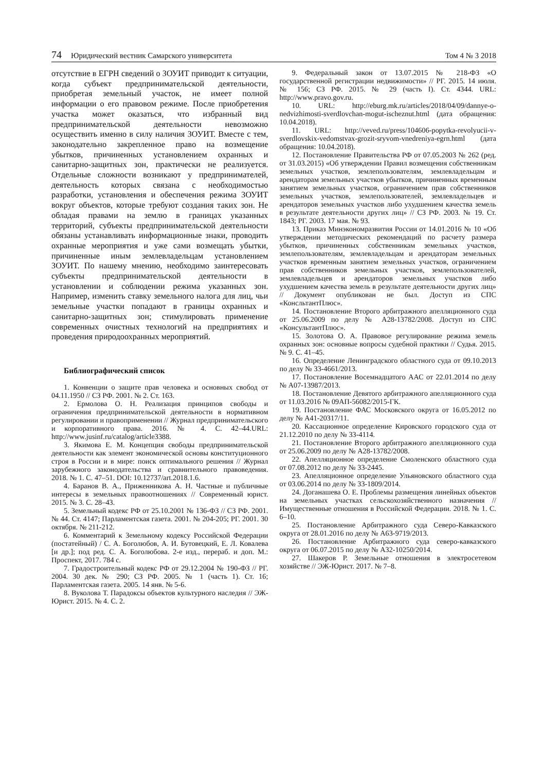74 Юридический вестник Самарского университета
Том 4 № 3 2018
отсутствие в ЕГРН сведений о ЗОУИТ приводит к ситуации, когда субъект предпринимательской деятельности, приобретая земельный участок, не имеет полной информации о его правовом режиме. После приобретения участка может оказаться, что избранный вид предпринимательской деятельности невозможно осуществить именно в силу наличия ЗОУИТ. Вместе с тем, законодательно закрепленное право на возмещение убытков, причиненных установлением охранных и санитарно-защитных зон, практически не реализуется. Отдельные сложности возникают у предпринимателей, деятельность которых связана с необходимостью разработки, установления и обеспечения режима ЗОУИТ вокруг объектов, которые требуют создания таких зон. Не обладая правами на землю в границах указанных территорий, субъекты предпринимательской деятельности обязаны устанавливать информационные знаки, проводить охранные мероприятия и уже сами возмещать убытки, причиненные иным землевладельцам установлением ЗОУИТ. По нашему мнению, необходимо заинтересовать субъекты предпринимательской деятельности в установлении и соблюдении режима указанных зон. Например, изменить ставку земельного налога для лиц, чьи земельные участки попадают в границы охранных и санитарно-защитных зон; стимулировать применение современных очистных технологий на предприятиях и проведения природоохранных мероприятий.
Библиографический список
1. Конвенции о защите прав человека и основных свобод от 04.11.1950 // СЗ РФ. 2001. № 2. Ст. 163.
2. Ермолова О. Н. Реализация принципов свободы и ограничения предпринимательской деятельности в нормативном регулировании и правоприменении // Журнал предпринимательского и корпоративного права. 2016. № 4. С. 42–44.URL: http://www.jusinf.ru/catalog/article3388.
3. Якимова Е. М. Концепция свободы предпринимательской деятельности как элемент экономической основы конституционного строя в России и в мире: поиск оптимального решения // Журнал зарубежного законодательства и сравнительного правоведения. 2018. № 1. С. 47–51. DOI: 10.12737/art.2018.1.6.
4. Баранов В. А., Приженникова А. Н. Частные и публичные интересы в земельных правоотношениях // Современный юрист. 2015. № 3. С. 28–43.
5. Земельный кодекс РФ от 25.10.2001 № 136-ФЗ // СЗ РФ. 2001. № 44. Ст. 4147; Парламентская газета. 2001. № 204-205; РГ. 2001. 30 октября. № 211-212.
6. Комментарий к Земельному кодексу Российской Федерации (постатейный) / С. А. Боголюбов, А. И. Бутовецкий, Е. Л. Ковалева [и др.]; под ред. С. А. Боголюбова. 2-е изд., перераб. и доп. М.: Проспект, 2017. 784 с.
7. Градостроительный кодекс РФ от 29.12.2004 № 190-ФЗ // РГ. 2004. 30 дек. № 290; СЗ РФ. 2005. № 1 (часть 1). Ст. 16; Парламентская газета. 2005. 14 янв. № 5-6.
8. Вуколова Т. Парадоксы объектов культурного наследия // ЭЖ-Юрист. 2015. № 4. С. 2.
9. Федеральный закон от 13.07.2015 № 218-ФЗ «О государственной регистрации недвижимости» // РГ. 2015. 14 июля. № 156; СЗ РФ. 2015. № 29 (часть I). Ст. 4344. URL: http://www.pravo.gov.ru.
10. URL: http://eburg.mk.ru/articles/2018/04/09/dannye-o-nedvizhimosti-sverdlovchan-mogut-ischeznut.html (дата обращения: 10.04.2018).
11. URL: http://veved.ru/press/104606-popytka-revolyucii-v-sverdlovskix-vedomstvax-grozit-sryvom-vnedreniya-egrn.html (дата обращения: 10.04.2018).
12. Постановление Правительства РФ от 07.05.2003 № 262 (ред. от 31.03.2015) «Об утверждении Правил возмещения собственникам земельных участков, землепользователям, землевладельцам и арендаторам земельных участков убытков, причиненных временным занятием земельных участков, ограничением прав собственников земельных участков, землепользователей, землевладельцев и арендаторов земельных участков либо ухудшением качества земель в результате деятельности других лиц» // СЗ РФ. 2003. № 19. Ст. 1843; РГ. 2003. 17 мая. № 93.
13. Приказ Минэкономразвития России от 14.01.2016 № 10 «Об утверждении методических рекомендаций по расчету размера убытков, причиненных собственникам земельных участков, землепользователям, землевладельцам и арендаторам земельных участков временным занятием земельных участков, ограничением прав собственников земельных участков, землепользователей, землевладельцев и арендаторов земельных участков либо ухудшением качества земель в результате деятельности других лиц» // Документ опубликован не был. Доступ из СПС «КонсльтантПлюс».
14. Постановление Второго арбитражного апелляционного суда от 25.06.2009 по делу № А28-13782/2008. Доступ из СПС «КонсультантПлюс».
15. Золотова О. А. Правовое регулирование режима земель охранных зон: основные вопросы судебной практики // Судья. 2015. № 9. С. 41–45.
16. Определение Ленинградского областного суда от 09.10.2013 по делу № 33-4661/2013.
17. Постановление Восемнадцатого ААС от 22.01.2014 по делу № А07-13987/2013.
18. Постановление Девятого арбитражного апелляционного суда от 11.03.2016 № 09АП-56082/2015-ГК.
19. Постановление ФАС Московского округа от 16.05.2012 по делу № А41-20317/11.
20. Кассационное определение Кировского городского суда от 21.12.2010 по делу № 33-4114.
21. Постановление Второго арбитражного апелляционного суда от 25.06.2009 по делу № А28-13782/2008.
22. Апелляционное определение Смоленского областного суда от 07.08.2012 по делу № 33-2445.
23. Апелляционное определение Ульяновского областного суда от 03.06.2014 по делу № 33-1809/2014.
24. Доганашева О. Е. Проблемы размещения линейных объектов на земельных участках сельскохозяйственного назначения // Имущественные отношения в Российской Федерации. 2018. № 1. С. 6–10.
25. Постановление Арбитражного суда Северо-Кавказского округа от 28.01.2016 по делу № А63-9719/2013.
26. Постановление Арбитражного суда северо-кавказского округа от 06.07.2015 по делу № А32-10250/2014.
27. Шакеров Р. Земельные отношения в электросетевом хозяйстве // ЭЖ-Юрист. 2017. № 7–8.